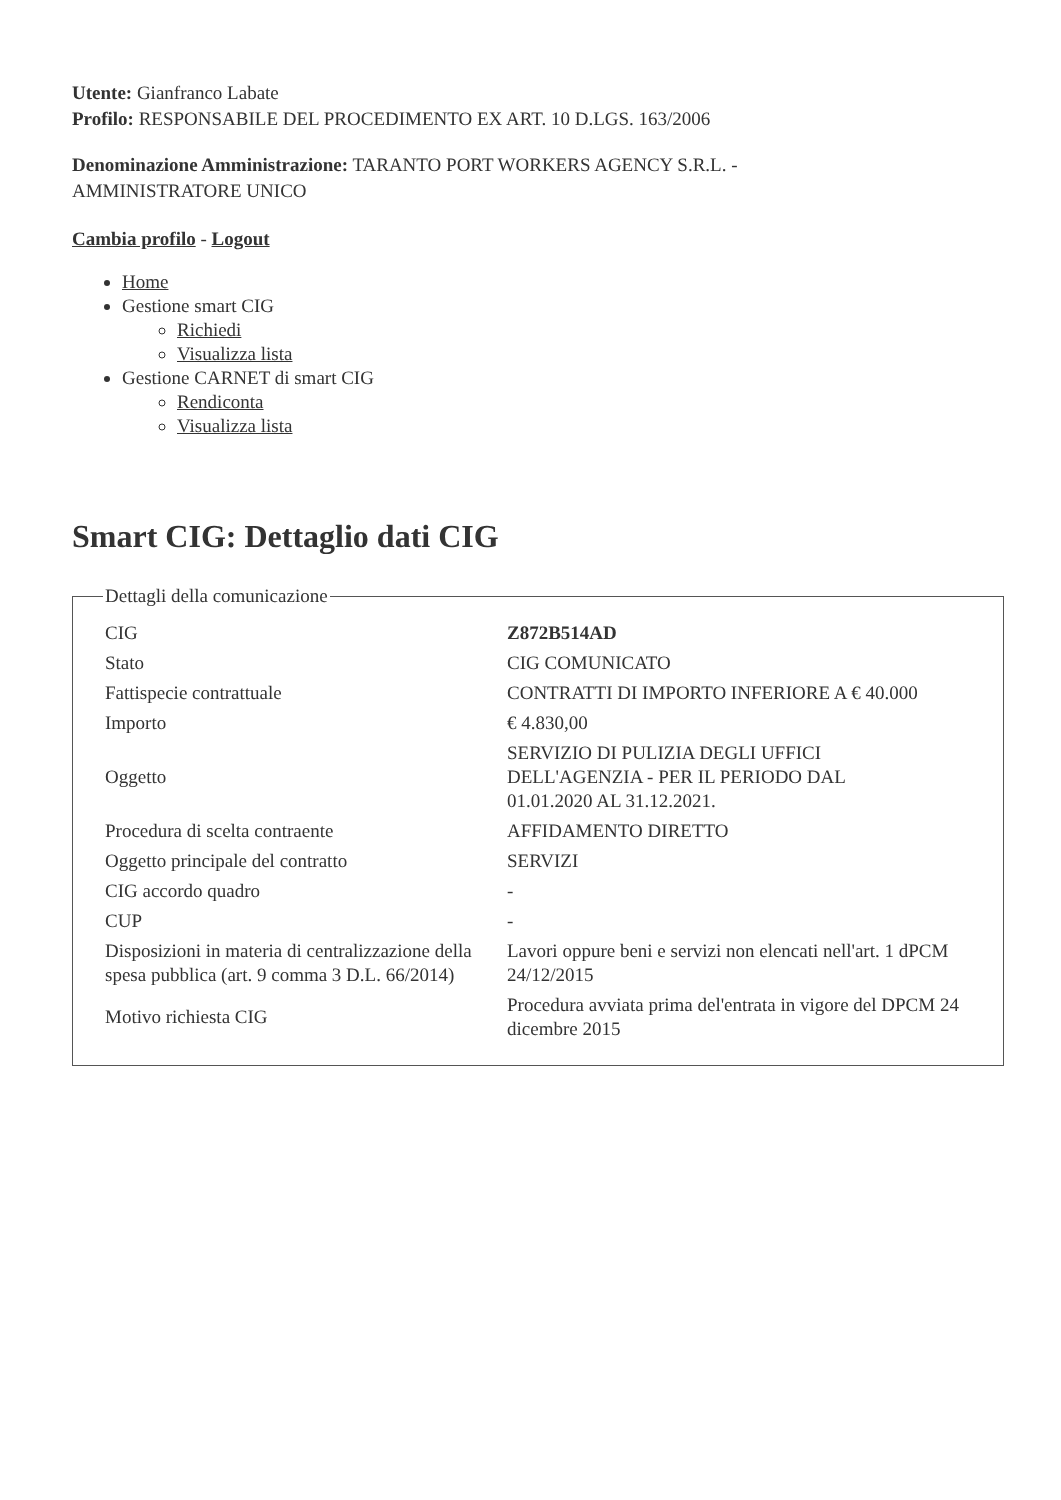Utente: Gianfranco Labate
Profilo: RESPONSABILE DEL PROCEDIMENTO EX ART. 10 D.LGS. 163/2006
Denominazione Amministrazione: TARANTO PORT WORKERS AGENCY S.R.L. -
AMMINISTRATORE UNICO
Cambia profilo - Logout
Home
Gestione smart CIG
Richiedi
Visualizza lista
Gestione CARNET di smart CIG
Rendiconta
Visualizza lista
Smart CIG: Dettaglio dati CIG
Dettagli della comunicazione
| CIG | Z872B514AD |
| Stato | CIG COMUNICATO |
| Fattispecie contrattuale | CONTRATTI DI IMPORTO INFERIORE A € 40.000 |
| Importo | € 4.830,00 |
| Oggetto | SERVIZIO DI PULIZIA DEGLI UFFICI DELL'AGENZIA - PER IL PERIODO DAL 01.01.2020 AL 31.12.2021. |
| Procedura di scelta contraente | AFFIDAMENTO DIRETTO |
| Oggetto principale del contratto | SERVIZI |
| CIG accordo quadro | - |
| CUP | - |
| Disposizioni in materia di centralizzazione della spesa pubblica (art. 9 comma 3 D.L. 66/2014) | Lavori oppure beni e servizi non elencati nell'art. 1 dPCM 24/12/2015 |
| Motivo richiesta CIG | Procedura avviata prima del'entrata in vigore del DPCM 24 dicembre 2015 |